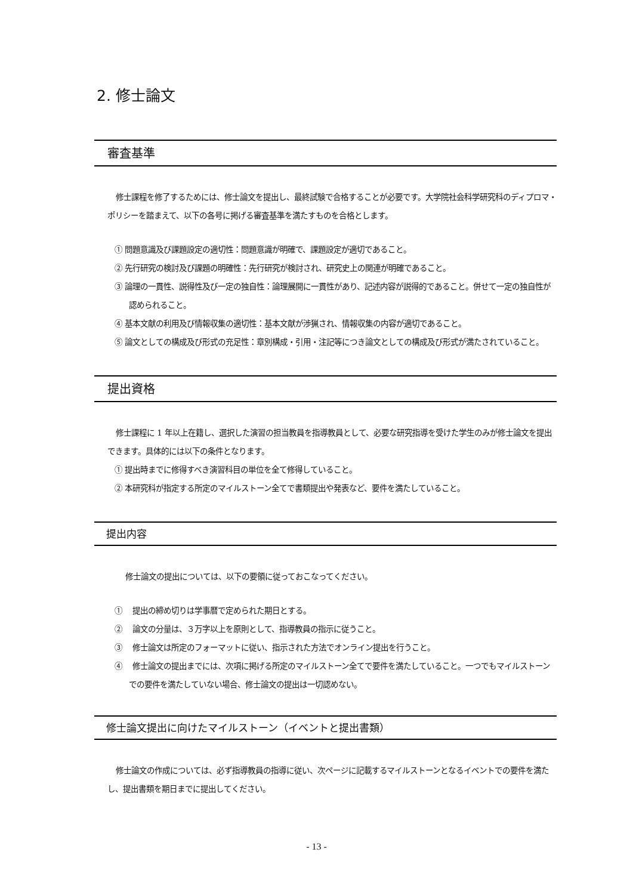2. 修士論文
審査基準
修士課程を修了するためには、修士論文を提出し、最終試験で合格することが必要です。大学院社会科学研究科のディプロマ・ポリシーを踏まえて、以下の各号に掲げる審査基準を満たすものを合格とします。
① 問題意識及び課題設定の適切性：問題意識が明確で、課題設定が適切であること。
② 先行研究の検討及び課題の明確性：先行研究が検討され、研究史上の関連が明確であること。
③ 論理の一貫性、説得性及び一定の独自性：論理展開に一貫性があり、記述内容が説得的であること。併せて一定の独自性が認められること。
④ 基本文献の利用及び情報収集の適切性：基本文献が渉猟され、情報収集の内容が適切であること。
⑤ 論文としての構成及び形式の充足性：章別構成・引用・注記等につき論文としての構成及び形式が満たされていること。
提出資格
修士課程に 1 年以上在籍し、選択した演習の担当教員を指導教員として、必要な研究指導を受けた学生のみが修士論文を提出できます。具体的には以下の条件となります。
① 提出時までに修得すべき演習科目の単位を全て修得していること。
② 本研究科が指定する所定のマイルストーン全てで書類提出や発表など、要件を満たしていること。
提出内容
修士論文の提出については、以下の要領に従っておこなってください。
①　 提出の締め切りは学事暦で定められた期日とする。
②　 論文の分量は、３万字以上を原則として、指導教員の指示に従うこと。
③　 修士論文は所定のフォーマットに従い、指示された方法でオンライン提出を行うこと。
④　 修士論文の提出までには、次項に掲げる所定のマイルストーン全てで要件を満たしていること。一つでもマイルストーンでの要件を満たしていない場合、修士論文の提出は一切認めない。
修士論文提出に向けたマイルストーン（イベントと提出書類）
修士論文の作成については、必ず指導教員の指導に従い、次ページに記載するマイルストーンとなるイベントでの要件を満たし、提出書類を期日までに提出してください。
- 13 -